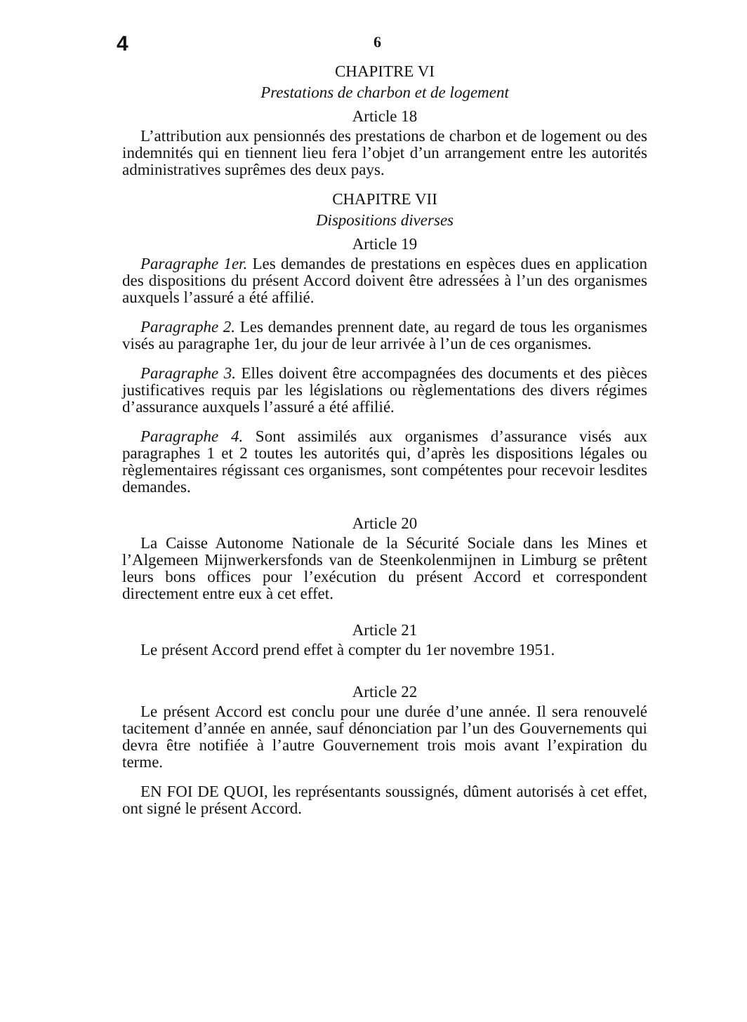4
6
CHAPITRE VI
Prestations de charbon et de logement
Article 18
L’attribution aux pensionnés des prestations de charbon et de logement ou des indemnités qui en tiennent lieu fera l’objet d’un arrangement entre les autorités administratives suprêmes des deux pays.
CHAPITRE VII
Dispositions diverses
Article 19
Paragraphe 1er. Les demandes de prestations en espèces dues en application des dispositions du présent Accord doivent être adressées à l’un des organismes auxquels l’assuré a été affilié.
Paragraphe 2. Les demandes prennent date, au regard de tous les organismes visés au paragraphe 1er, du jour de leur arrivée à l’un de ces organismes.
Paragraphe 3. Elles doivent être accompagnées des documents et des pièces justificatives requis par les législations ou règlementations des divers régimes d’assurance auxquels l’assuré a été affilié.
Paragraphe 4. Sont assimilés aux organismes d’assurance visés aux paragraphes 1 et 2 toutes les autorités qui, d’après les dispositions légales ou règlementaires régissant ces organismes, sont compétentes pour recevoir lesdites demandes.
Article 20
La Caisse Autonome Nationale de la Sécurité Sociale dans les Mines et l’Algemeen Mijnwerkersfonds van de Steenkolenmijnen in Limburg se prêtent leurs bons offices pour l’exécution du présent Accord et correspondent directement entre eux à cet effet.
Article 21
Le présent Accord prend effet à compter du 1er novembre 1951.
Article 22
Le présent Accord est conclu pour une durée d’une année. Il sera renouvelé tacitement d’année en année, sauf dénonciation par l’un des Gouvernements qui devra être notifiée à l’autre Gouvernement trois mois avant l’expiration du terme.
EN FOI DE QUOI, les représentants soussignés, dûment autorisés à cet effet, ont signé le présent Accord.